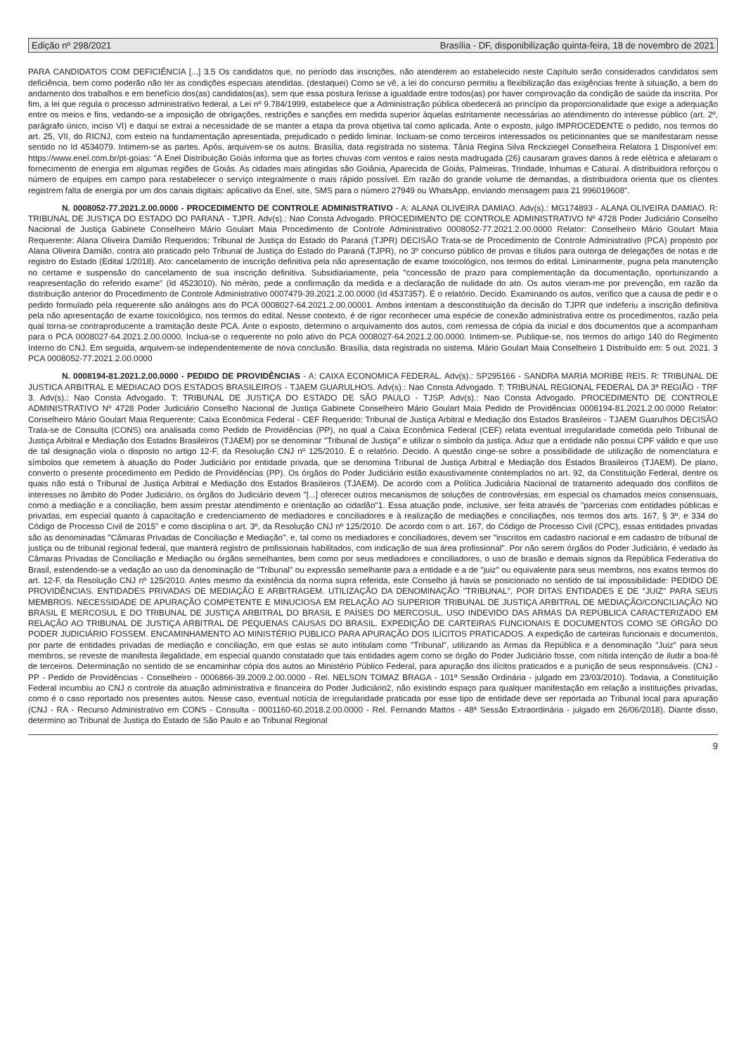Edição nº 298/2021 Brasília - DF, disponibilização quinta-feira, 18 de novembro de 2021
PARA CANDIDATOS COM DEFICIÊNCIA [...] 3.5 Os candidatos que, no período das inscrições, não atenderem ao estabelecido neste Capítulo serão considerados candidatos sem deficiência, bem como poderão não ter as condições especiais atendidas. (destaquei) Como se vê, a lei do concurso permitiu a flexibilização das exigências frente à situação, a bem do andamento dos trabalhos e em benefício dos(as) candidatos(as), sem que essa postura ferisse a igualdade entre todos(as) por haver comprovação da condição de saúde da inscrita. Por fim, a lei que regula o processo administrativo federal, a Lei nº 9.784/1999, estabelece que a Administração pública obedecerá ao princípio da proporcionalidade que exige a adequação entre os meios e fins, vedando-se a imposição de obrigações, restrições e sanções em medida superior àquelas estritamente necessárias ao atendimento do interesse público (art. 2º, parágrafo único, inciso VI) e daqui se extrai a necessidade de se manter a etapa da prova objetiva tal como aplicada. Ante o exposto, julgo IMPROCEDENTE o pedido, nos termos do art. 25, VII, do RICNJ, com esteio na fundamentação apresentada, prejudicado o pedido liminar. Incluam-se como terceiros interessados os peticionantes que se manifestaram nesse sentido no Id 4534079. Intimem-se as partes. Após, arquivem-se os autos. Brasília, data registrada no sistema. Tânia Regina Silva Reckziegel Conselheira Relatora 1 Disponível em: https://www.enel.com.br/pt-goias: "A Enel Distribuição Goiás informa que as fortes chuvas com ventos e raios nesta madrugada (26) causaram graves danos à rede elétrica e afetaram o fornecimento de energia em algumas regiões de Goiás. As cidades mais atingidas são Goiânia, Aparecida de Goiás, Palmeiras, Trindade, Inhumas e Caturaí. A distribuidora reforçou o número de equipes em campo para restabelecer o serviço integralmente o mais rápido possível. Em razão do grande volume de demandas, a distribuidora orienta que os clientes registrem falta de energia por um dos canais digitais: aplicativo da Enel, site, SMS para o número 27949 ou WhatsApp, enviando mensagem para 21 996019608".
N. 0008052-77.2021.2.00.0000 - PROCEDIMENTO DE CONTROLE ADMINISTRATIVO - A: ALANA OLIVEIRA DAMIAO. Adv(s).: MG174893 - ALANA OLIVEIRA DAMIAO. R: TRIBUNAL DE JUSTIÇA DO ESTADO DO PARANÁ - TJPR. Adv(s).: Nao Consta Advogado. PROCEDIMENTO DE CONTROLE ADMINISTRATIVO Nº 4728 Poder Judiciário Conselho Nacional de Justiça Gabinete Conselheiro Mário Goulart Maia Procedimento de Controle Administrativo 0008052-77.2021.2.00.0000 Relator: Conselheiro Mário Goulart Maia Requerente: Alana Oliveira Damião Requeridos: Tribunal de Justiça do Estado do Paraná (TJPR) DECISÃO Trata-se de Procedimento de Controle Administrativo (PCA) proposto por Alana Oliveira Damião, contra ato praticado pelo Tribunal de Justiça do Estado do Paraná (TJPR), no 3º concurso público de provas e títulos para outorga de delegações de notas e de registro do Estado (Edital 1/2018). Ato: cancelamento de inscrição definitiva pela não apresentação de exame toxicológico, nos termos do edital. Liminarmente, pugna pela manutenção no certame e suspensão do cancelamento de sua inscrição definitiva. Subsidiariamente, pela "concessão de prazo para complementação da documentação, oportunizando a reapresentação do referido exame" (Id 4523010). No mérito, pede a confirmação da medida e a declaração de nulidade do ato. Os autos vieram-me por prevenção, em razão da distribuição anterior do Procedimento de Controle Administrativo 0007479-39.2021.2.00.0000 (Id 4537357). É o relatório. Decido. Examinando os autos, verifico que a causa de pedir e o pedido formulado pela requerente são análogos aos do PCA 0008027-64.2021.2.00.00001. Ambos intentam a desconstituição da decisão do TJPR que indeferiu a inscrição definitiva pela não apresentação de exame toxicológico, nos termos do edital. Nesse contexto, é de rigor reconhecer uma espécie de conexão administrativa entre os procedimentos, razão pela qual torna-se contraproducente a tramitação deste PCA. Ante o exposto, determino o arquivamento dos autos, com remessa de cópia da inicial e dos documentos que a acompanham para o PCA 0008027-64.2021.2.00.0000. Inclua-se o requerente no polo ativo do PCA 0008027-64.2021.2.00.0000. Intimem-se. Publique-se, nos termos do artigo 140 do Regimento Interno do CNJ. Em seguida, arquivem-se independentemente de nova conclusão. Brasília, data registrada no sistema. Mário Goulart Maia Conselheiro 1 Distribuído em: 5 out. 2021. 3 PCA 0008052-77.2021.2.00.0000
N. 0008194-81.2021.2.00.0000 - PEDIDO DE PROVIDÊNCIAS - A: CAIXA ECONOMICA FEDERAL. Adv(s).: SP295166 - SANDRA MARIA MORIBE REIS. R: TRIBUNAL DE JUSTICA ARBITRAL E MEDIACAO DOS ESTADOS BRASILEIROS - TJAEM GUARULHOS. Adv(s).: Nao Consta Advogado. T: TRIBUNAL REGIONAL FEDERAL DA 3ª REGIÃO - TRF 3. Adv(s).: Nao Consta Advogado. T: TRIBUNAL DE JUSTIÇA DO ESTADO DE SÃO PAULO - TJSP. Adv(s).: Nao Consta Advogado. PROCEDIMENTO DE CONTROLE ADMINISTRATIVO Nº 4728 Poder Judiciário Conselho Nacional de Justiça Gabinete Conselheiro Mário Goulart Maia Pedido de Providências 0008194-81.2021.2.00.0000 Relator: Conselheiro Mário Goulart Maia Requerente: Caixa Econômica Federal - CEF Requerido: Tribunal de Justiça Arbitral e Mediação dos Estados Brasileiros - TJAEM Guarulhos DECISÃO Trata-se de Consulta (CONS) ora analisada como Pedido de Providências (PP), no qual a Caixa Econômica Federal (CEF) relata eventual irregularidade cometida pelo Tribunal de Justiça Arbitral e Mediação dos Estados Brasileiros (TJAEM) por se denominar "Tribunal de Justiça" e utilizar o símbolo da justiça. Aduz que a entidade não possui CPF válido e que uso de tal designação viola o disposto no artigo 12-F, da Resolução CNJ nº 125/2010. É o relatório. Decido. A questão cinge-se sobre a possibilidade de utilização de nomenclatura e símbolos que remetem à atuação do Poder Judiciário por entidade privada, que se denomina Tribunal de Justiça Arbitral e Mediação dos Estados Brasileiros (TJAEM). De plano, converto o presente procedimento em Pedido de Providências (PP). Os órgãos do Poder Judiciário estão exaustivamente contemplados no art. 92, da Constituição Federal, dentre os quais não está o Tribunal de Justiça Arbitral e Mediação dos Estados Brasileiros (TJAEM). De acordo com a Política Judiciária Nacional de tratamento adequado dos conflitos de interesses no âmbito do Poder Judiciário, os órgãos do Judiciário devem "[...] oferecer outros mecanismos de soluções de controvérsias, em especial os chamados meios consensuais, como a mediação e a conciliação, bem assim prestar atendimento e orientação ao cidadão"1. Essa atuação pode, inclusive, ser feita através de "parcerias com entidades públicas e privadas, em especial quanto à capacitação e credenciamento de mediadores e conciliadores e à realização de mediações e conciliações, nos termos dos arts. 167, § 3º, e 334 do Código de Processo Civil de 2015" e como disciplina o art. 3º, da Resolução CNJ nº 125/2010. De acordo com o art. 167, do Código de Processo Civil (CPC), essas entidades privadas são as denominadas "Câmaras Privadas de Conciliação e Mediação", e, tal como os mediadores e conciliadores, devem ser "inscritos em cadastro nacional e em cadastro de tribunal de justiça ou de tribunal regional federal, que manterá registro de profissionais habilitados, com indicação de sua área profissional". Por não serem órgãos do Poder Judiciário, é vedado às Câmaras Privadas de Conciliação e Mediação ou órgãos semelhantes, bem como por seus mediadores e conciliadores, o uso de brasão e demais signos da República Federativa do Brasil, estendendo-se a vedação ao uso da denominação de "Tribunal" ou expressão semelhante para a entidade e a de "juiz" ou equivalente para seus membros, nos exatos termos do art. 12-F, da Resolução CNJ nº 125/2010. Antes mesmo da existência da norma supra referida, este Conselho já havia se posicionado no sentido de tal impossibilidade: PEDIDO DE PROVIDÊNCIAS. ENTIDADES PRIVADAS DE MEDIAÇÃO E ARBITRAGEM. UTILIZAÇÃO DA DENOMINAÇÃO "TRIBUNAL", POR DITAS ENTIDADES E DE "JUIZ" PARA SEUS MEMBROS. NECESSIDADE DE APURAÇÃO COMPETENTE E MINUCIOSA EM RELAÇÃO AO SUPERIOR TRIBUNAL DE JUSTIÇA ARBITRAL DE MEDIAÇÃO/CONCILIAÇÃO NO BRASIL E MERCOSUL E DO TRIBUNAL DE JUSTIÇA ARBITRAL DO BRASIL E PAÍSES DO MERCOSUL. USO INDEVIDO DAS ARMAS DA REPÚBLICA CARACTERIZADO EM RELAÇÃO AO TRIBUNAL DE JUSTIÇA ARBITRAL DE PEQUENAS CAUSAS DO BRASIL. EXPEDIÇÃO DE CARTEIRAS FUNCIONAIS E DOCUMENTOS COMO SE ÓRGÃO DO PODER JUDICIÁRIO FOSSEM. ENCAMINHAMENTO AO MINISTÉRIO PÚBLICO PARA APURAÇÃO DOS ILÍCITOS PRATICADOS. A expedição de carteiras funcionais e documentos, por parte de entidades privadas de mediação e conciliação, em que estas se auto intitulam como "Tribunal", utilizando as Armas da República e a denominação "Juiz" para seus membros, se reveste de manifesta ilegalidade, em especial quando constatado que tais entidades agem como se órgão do Poder Judiciário fosse, com nítida intenção de iludir a boa-fé de terceiros. Determinação no sentido de se encaminhar cópia dos autos ao Ministério Público Federal, para apuração dos ilícitos praticados e a punição de seus responsáveis. (CNJ - PP - Pedido de Providências - Conselheiro - 0006866-39.2009.2.00.0000 - Rel. NELSON TOMAZ BRAGA - 101ª Sessão Ordinária - julgado em 23/03/2010). Todavia, a Constituição Federal incumbiu ao CNJ o controle da atuação administrativa e financeira do Poder Judiciário2, não existindo espaço para qualquer manifestação em relação a instituições privadas, como é o caso reportado nos presentes autos. Nesse caso, eventual notícia de irregularidade praticada por esse tipo de entidade deve ser reportada ao Tribunal local para apuração (CNJ - RA - Recurso Administrativo em CONS - Consulta - 0001160-60.2018.2.00.0000 - Rel. Fernando Mattos - 48ª Sessão Extraordinária - julgado em 26/06/2018). Diante disso, determino ao Tribunal de Justiça do Estado de São Paulo e ao Tribunal Regional
9